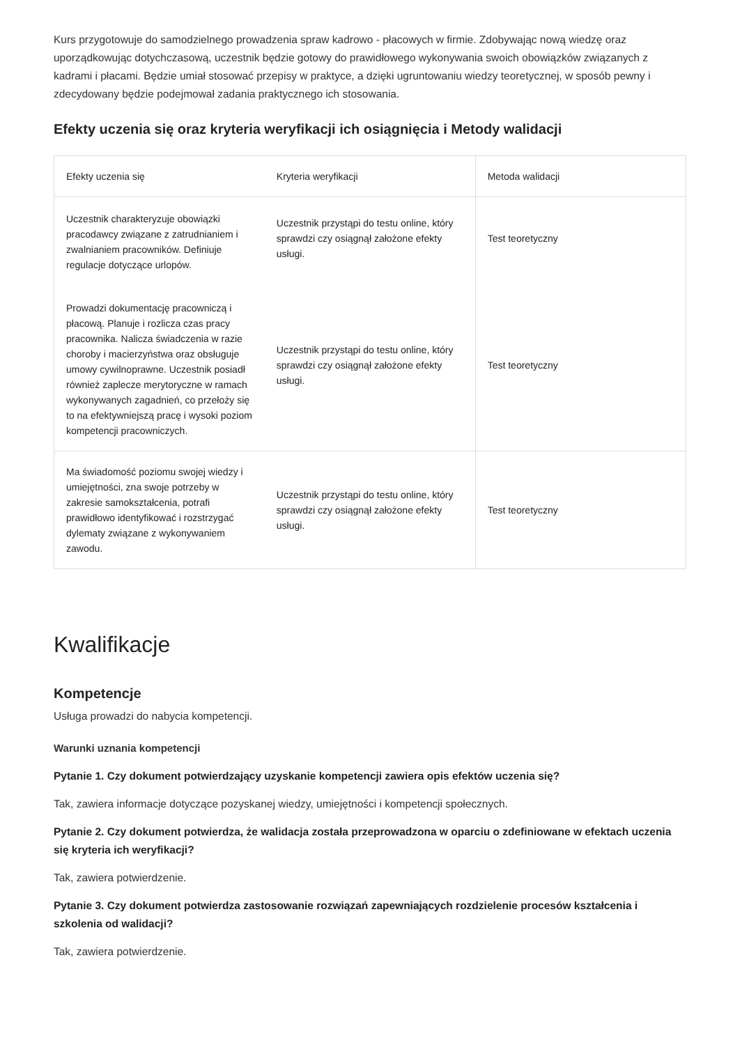Kurs przygotowuje do samodzielnego prowadzenia spraw kadrowo - płacowych w firmie. Zdobywając nową wiedzę oraz uporządkowując dotychczasową, uczestnik będzie gotowy do prawidłowego wykonywania swoich obowiązków związanych z kadrami i płacami. Będzie umiał stosować przepisy w praktyce, a dzięki ugruntowaniu wiedzy teoretycznej, w sposób pewny i zdecydowany będzie podejmował zadania praktycznego ich stosowania.
Efekty uczenia się oraz kryteria weryfikacji ich osiągnięcia i Metody walidacji
| Efekty uczenia się | Kryteria weryfikacji | Metoda walidacji |
| --- | --- | --- |
| Uczestnik charakteryzuje obowiązki pracodawcy związane z zatrudnianiem i zwalnianiem pracowników. Definiuje regulacje dotyczące urlopów. | Uczestnik przystąpi do testu online, który sprawdzi czy osiągnął założone efekty usługi. | Test teoretyczny |
| Prowadzi dokumentację pracowniczą i płacową. Planuje i rozlicza czas pracy pracownika. Nalicza świadczenia w razie choroby i macierzyństwa oraz obsługuje umowy cywilnoprawne. Uczestnik posiadł również zaplecze merytoryczne w ramach wykonywanych zagadnień, co przełoży się to na efektywniejszą pracę i wysoki poziom kompetencji pracowniczych. | Uczestnik przystąpi do testu online, który sprawdzi czy osiągnął założone efekty usługi. | Test teoretyczny |
| Ma świadomość poziomu swojej wiedzy i umiejętności, zna swoje potrzeby w zakresie samokształcenia, potrafi prawidłowo identyfikować i rozstrzygać dylematy związane z wykonywaniem zawodu. | Uczestnik przystąpi do testu online, który sprawdzi czy osiągnął założone efekty usługi. | Test teoretyczny |
Kwalifikacje
Kompetencje
Usługa prowadzi do nabycia kompetencji.
Warunki uznania kompetencji
Pytanie 1. Czy dokument potwierdzający uzyskanie kompetencji zawiera opis efektów uczenia się?
Tak, zawiera informacje dotyczące pozyskanej wiedzy, umiejętności i kompetencji społecznych.
Pytanie 2. Czy dokument potwierdza, że walidacja została przeprowadzona w oparciu o zdefiniowane w efektach uczenia się kryteria ich weryfikacji?
Tak, zawiera potwierdzenie.
Pytanie 3. Czy dokument potwierdza zastosowanie rozwiązań zapewniających rozdzielenie procesów kształcenia i szkolenia od walidacji?
Tak, zawiera potwierdzenie.